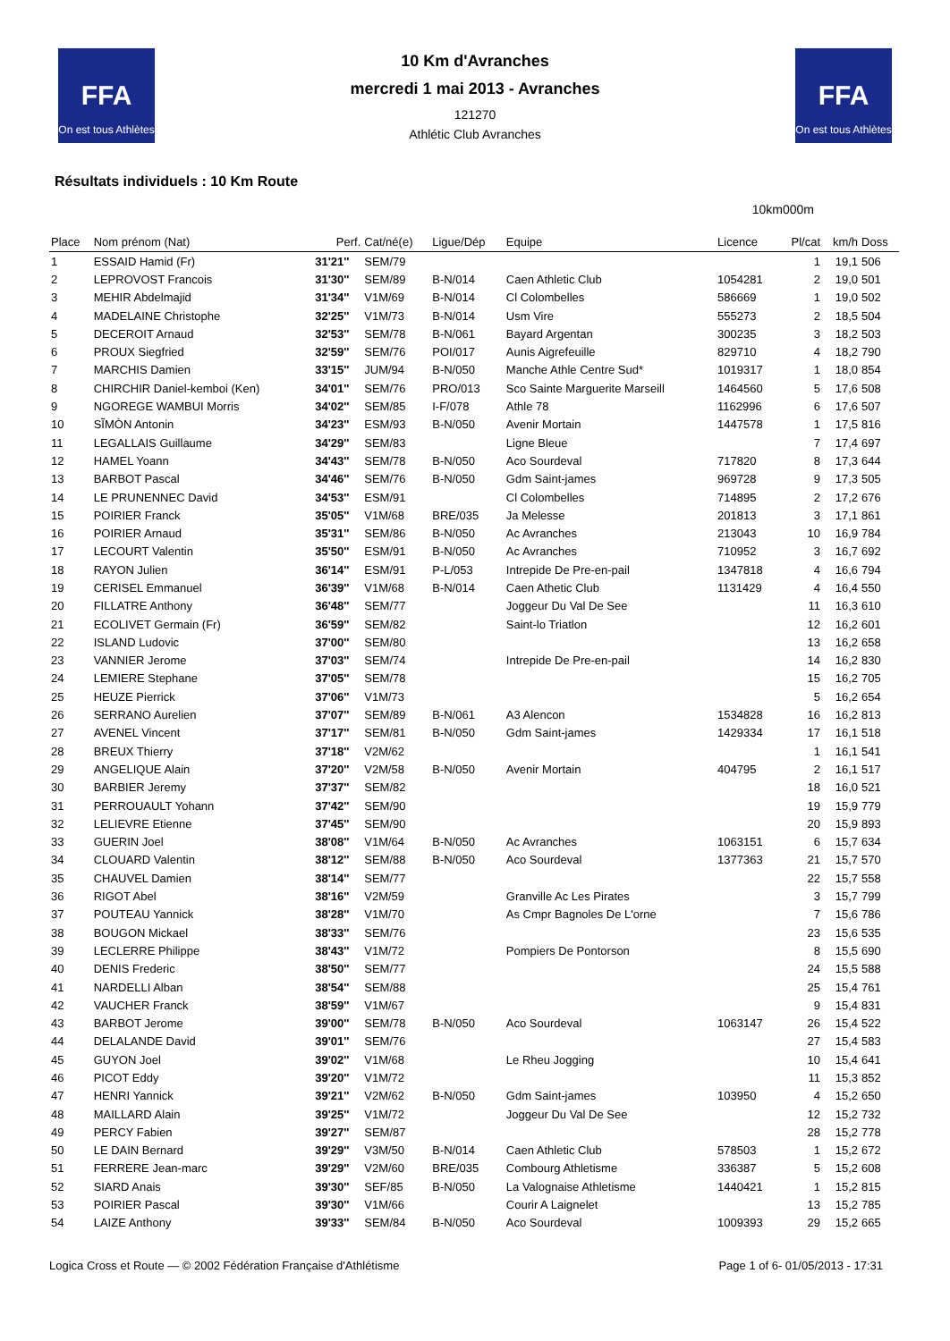FFA
On est tous Athlètes
10 Km d'Avranches
mercredi 1 mai 2013 - Avranches
121270
Athlétic Club Avranches
FFA
On est tous Athlètes
Résultats individuels : 10 Km Route
10km000m
| Place | Nom prénom (Nat) | Perf. | Cat/né(e) | Ligue/Dép | Equipe | Licence | Pl/cat | km/h | Doss |
| --- | --- | --- | --- | --- | --- | --- | --- | --- | --- |
| 1 | ESSAID Hamid (Fr) | 31'21'' | SEM/79 | | | | 1 | 19,1 | 506 |
| 2 | LEPROVOST Francois | 31'30'' | SEM/89 | B-N/014 | Caen Athletic Club | 1054281 | 2 | 19,0 | 501 |
| 3 | MEHIR Abdelmajid | 31'34'' | V1M/69 | B-N/014 | Cl Colombelles | 586669 | 1 | 19,0 | 502 |
| 4 | MADELAINE Christophe | 32'25'' | V1M/73 | B-N/014 | Usm Vire | 555273 | 2 | 18,5 | 504 |
| 5 | DECEROIT Arnaud | 32'53'' | SEM/78 | B-N/061 | Bayard Argentan | 300235 | 3 | 18,2 | 503 |
| 6 | PROUX Siegfried | 32'59'' | SEM/76 | POI/017 | Aunis Aigrefeuille | 829710 | 4 | 18,2 | 790 |
| 7 | MARCHIS Damien | 33'15'' | JUM/94 | B-N/050 | Manche Athle Centre Sud* | 1019317 | 1 | 18,0 | 854 |
| 8 | CHIRCHIR Daniel-kemboi (Ken) | 34'01'' | SEM/76 | PRO/013 | Sco Sainte Marguerite Marseill | 1464560 | 5 | 17,6 | 508 |
| 9 | NGOREGE WAMBUI Morris | 34'02'' | SEM/85 | I-F/078 | Athle 78 | 1162996 | 6 | 17,6 | 507 |
| 10 | SĨMÒN Antonin | 34'23'' | ESM/93 | B-N/050 | Avenir Mortain | 1447578 | 1 | 17,5 | 816 |
| 11 | LEGALLAIS Guillaume | 34'29'' | SEM/83 | | Ligne Bleue | | 7 | 17,4 | 697 |
| 12 | HAMEL Yoann | 34'43'' | SEM/78 | B-N/050 | Aco Sourdeval | 717820 | 8 | 17,3 | 644 |
| 13 | BARBOT Pascal | 34'46'' | SEM/76 | B-N/050 | Gdm Saint-james | 969728 | 9 | 17,3 | 505 |
| 14 | LE PRUNENNEC David | 34'53'' | ESM/91 | | Cl Colombelles | 714895 | 2 | 17,2 | 676 |
| 15 | POIRIER Franck | 35'05'' | V1M/68 | BRE/035 | Ja Melesse | 201813 | 3 | 17,1 | 861 |
| 16 | POIRIER Arnaud | 35'31'' | SEM/86 | B-N/050 | Ac Avranches | 213043 | 10 | 16,9 | 784 |
| 17 | LECOURT Valentin | 35'50'' | ESM/91 | B-N/050 | Ac Avranches | 710952 | 3 | 16,7 | 692 |
| 18 | RAYON Julien | 36'14'' | ESM/91 | P-L/053 | Intrepide De Pre-en-pail | 1347818 | 4 | 16,6 | 794 |
| 19 | CERISEL Emmanuel | 36'39'' | V1M/68 | B-N/014 | Caen Athetic Club | 1131429 | 4 | 16,4 | 550 |
| 20 | FILLATRE Anthony | 36'48'' | SEM/77 | | Joggeur Du Val De See | | 11 | 16,3 | 610 |
| 21 | ECOLIVET Germain (Fr) | 36'59'' | SEM/82 | | Saint-lo Triatlon | | 12 | 16,2 | 601 |
| 22 | ISLAND Ludovic | 37'00'' | SEM/80 | | | | 13 | 16,2 | 658 |
| 23 | VANNIER Jerome | 37'03'' | SEM/74 | | Intrepide De Pre-en-pail | | 14 | 16,2 | 830 |
| 24 | LEMIERE Stephane | 37'05'' | SEM/78 | | | | 15 | 16,2 | 705 |
| 25 | HEUZE Pierrick | 37'06'' | V1M/73 | | | | 5 | 16,2 | 654 |
| 26 | SERRANO Aurelien | 37'07'' | SEM/89 | B-N/061 | A3 Alencon | 1534828 | 16 | 16,2 | 813 |
| 27 | AVENEL Vincent | 37'17'' | SEM/81 | B-N/050 | Gdm Saint-james | 1429334 | 17 | 16,1 | 518 |
| 28 | BREUX Thierry | 37'18'' | V2M/62 | | | | 1 | 16,1 | 541 |
| 29 | ANGELIQUE Alain | 37'20'' | V2M/58 | B-N/050 | Avenir Mortain | 404795 | 2 | 16,1 | 517 |
| 30 | BARBIER Jeremy | 37'37'' | SEM/82 | | | | 18 | 16,0 | 521 |
| 31 | PERROUAULT Yohann | 37'42'' | SEM/90 | | | | 19 | 15,9 | 779 |
| 32 | LELIEVRE Etienne | 37'45'' | SEM/90 | | | | 20 | 15,9 | 893 |
| 33 | GUERIN Joel | 38'08'' | V1M/64 | B-N/050 | Ac Avranches | 1063151 | 6 | 15,7 | 634 |
| 34 | CLOUARD Valentin | 38'12'' | SEM/88 | B-N/050 | Aco Sourdeval | 1377363 | 21 | 15,7 | 570 |
| 35 | CHAUVEL Damien | 38'14'' | SEM/77 | | | | 22 | 15,7 | 558 |
| 36 | RIGOT Abel | 38'16'' | V2M/59 | | Granville Ac Les Pirates | | 3 | 15,7 | 799 |
| 37 | POUTEAU Yannick | 38'28'' | V1M/70 | | As Cmpr Bagnoles De L'orne | | 7 | 15,6 | 786 |
| 38 | BOUGON Mickael | 38'33'' | SEM/76 | | | | 23 | 15,6 | 535 |
| 39 | LECLERRE Philippe | 38'43'' | V1M/72 | | Pompiers De Pontorson | | 8 | 15,5 | 690 |
| 40 | DENIS Frederic | 38'50'' | SEM/77 | | | | 24 | 15,5 | 588 |
| 41 | NARDELLI Alban | 38'54'' | SEM/88 | | | | 25 | 15,4 | 761 |
| 42 | VAUCHER Franck | 38'59'' | V1M/67 | | | | 9 | 15,4 | 831 |
| 43 | BARBOT Jerome | 39'00'' | SEM/78 | B-N/050 | Aco Sourdeval | 1063147 | 26 | 15,4 | 522 |
| 44 | DELALANDE David | 39'01'' | SEM/76 | | | | 27 | 15,4 | 583 |
| 45 | GUYON Joel | 39'02'' | V1M/68 | | Le Rheu Jogging | | 10 | 15,4 | 641 |
| 46 | PICOT Eddy | 39'20'' | V1M/72 | | | | 11 | 15,3 | 852 |
| 47 | HENRI Yannick | 39'21'' | V2M/62 | B-N/050 | Gdm Saint-james | 103950 | 4 | 15,2 | 650 |
| 48 | MAILLARD Alain | 39'25'' | V1M/72 | | Joggeur Du Val De See | | 12 | 15,2 | 732 |
| 49 | PERCY Fabien | 39'27'' | SEM/87 | | | | 28 | 15,2 | 778 |
| 50 | LE DAIN Bernard | 39'29'' | V3M/50 | B-N/014 | Caen Athletic Club | 578503 | 1 | 15,2 | 672 |
| 51 | FERRERE Jean-marc | 39'29'' | V2M/60 | BRE/035 | Combourg Athletisme | 336387 | 5 | 15,2 | 608 |
| 52 | SIARD Anais | 39'30'' | SEF/85 | B-N/050 | La Valognaise Athletisme | 1440421 | 1 | 15,2 | 815 |
| 53 | POIRIER Pascal | 39'30'' | V1M/66 | | Courir A Laignelet | | 13 | 15,2 | 785 |
| 54 | LAIZE Anthony | 39'33'' | SEM/84 | B-N/050 | Aco Sourdeval | 1009393 | 29 | 15,2 | 665 |
Logica Cross et Route — © 2002 Fédération Française d'Athlétisme Page 1 of 6- 01/05/2013 - 17:31